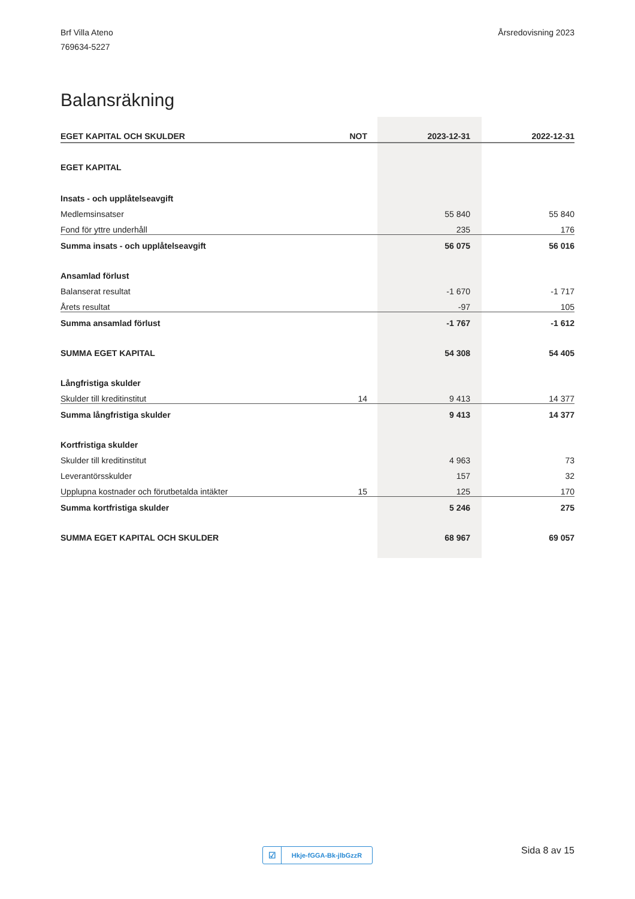Brf Villa Ateno
769634-5227
Årsredovisning 2023
Balansräkning
| EGET KAPITAL OCH SKULDER | NOT | 2023-12-31 | 2022-12-31 |
| --- | --- | --- | --- |
| EGET KAPITAL | | | |
| Insats - och upplåtelseavgift | | | |
| Medlemsinsatser | | 55 840 | 55 840 |
| Fond för yttre underhåll | | 235 | 176 |
| Summa insats - och upplåtelseavgift | | 56 075 | 56 016 |
| Ansamlad förlust | | | |
| Balanserat resultat | | -1 670 | -1 717 |
| Årets resultat | | -97 | 105 |
| Summa ansamlad förlust | | -1 767 | -1 612 |
| SUMMA EGET KAPITAL | | 54 308 | 54 405 |
| Långfristiga skulder | | | |
| Skulder till kreditinstitut | 14 | 9 413 | 14 377 |
| Summa långfristiga skulder | | 9 413 | 14 377 |
| Kortfristiga skulder | | | |
| Skulder till kreditinstitut | | 4 963 | 73 |
| Leverantörsskulder | | 157 | 32 |
| Upplupna kostnader och förutbetalda intäkter | 15 | 125 | 170 |
| Summa kortfristiga skulder | | 5 246 | 275 |
| SUMMA EGET KAPITAL OCH SKULDER | | 68 967 | 69 057 |
☑ Hkje-fGGA-Bk-jlbGzzR Sida 8 av 15